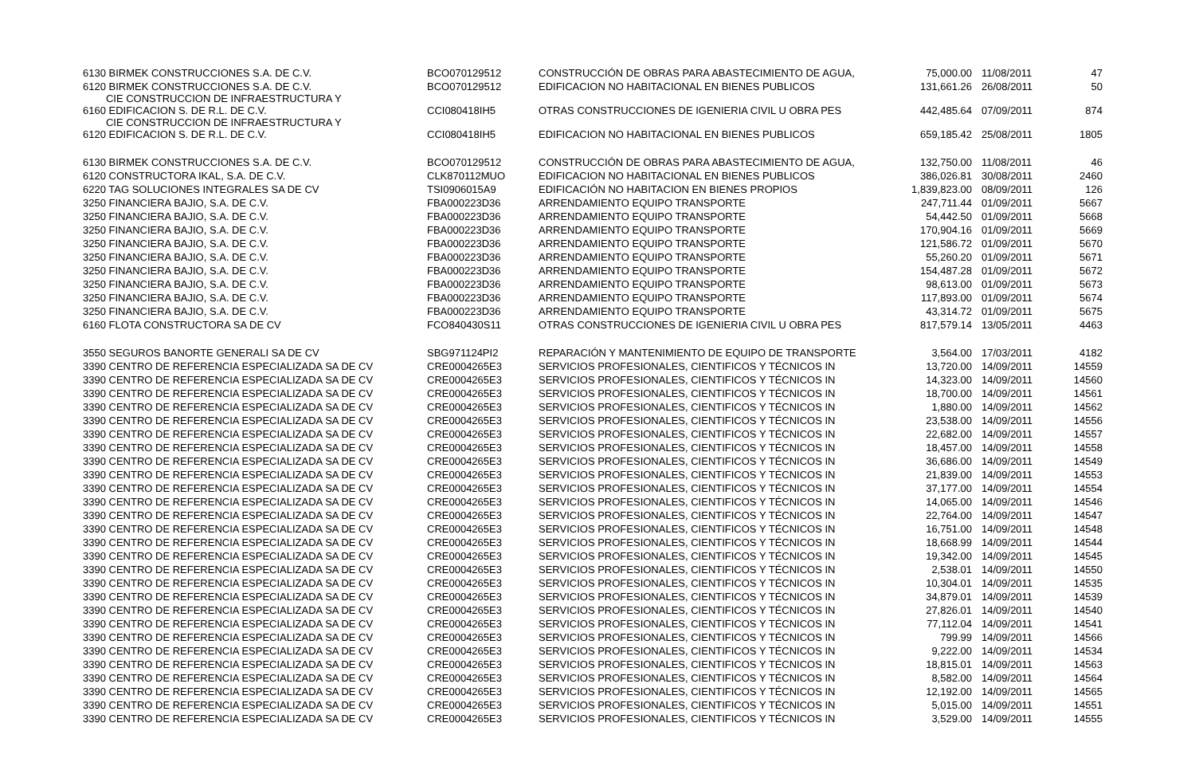| 6130 BIRMEK CONSTRUCCIONES S.A. DE C.V. | BCO070129512 | CONSTRUCCIÓN DE OBRAS PARA ABASTECIMIENTO DE AGUA, | 75,000.00 | 11/08/2011 | 47 |
| 6120 BIRMEK CONSTRUCCIONES S.A. DE C.V. | BCO070129512 | EDIFICACION NO HABITACIONAL EN BIENES PUBLICOS | 131,661.26 | 26/08/2011 | 50 |
| CIE CONSTRUCCION DE INFRAESTRUCTURA Y 6160 EDIFICACION S. DE R.L. DE C.V. | CCI080418IH5 | OTRAS CONSTRUCCIONES DE IGENIERIA CIVIL U OBRA PES | 442,485.64 | 07/09/2011 | 874 |
| CIE CONSTRUCCION DE INFRAESTRUCTURA Y 6120 EDIFICACION S. DE R.L. DE C.V. | CCI080418IH5 | EDIFICACION NO HABITACIONAL EN BIENES PUBLICOS | 659,185.42 | 25/08/2011 | 1805 |
| 6130 BIRMEK CONSTRUCCIONES S.A. DE C.V. | BCO070129512 | CONSTRUCCIÓN DE OBRAS PARA ABASTECIMIENTO DE AGUA, | 132,750.00 | 11/08/2011 | 46 |
| 6120 CONSTRUCTORA IKAL, S.A. DE C.V. | CLK870112MUO | EDIFICACION NO HABITACIONAL EN BIENES PUBLICOS | 386,026.81 | 30/08/2011 | 2460 |
| 6220 TAG SOLUCIONES INTEGRALES SA DE CV | TSI0906015A9 | EDIFICACIÓN NO HABITACION EN BIENES PROPIOS | 1,839,823.00 | 08/09/2011 | 126 |
| 3250 FINANCIERA BAJIO, S.A. DE C.V. | FBA000223D36 | ARRENDAMIENTO EQUIPO TRANSPORTE | 247,711.44 | 01/09/2011 | 5667 |
| 3250 FINANCIERA BAJIO, S.A. DE C.V. | FBA000223D36 | ARRENDAMIENTO EQUIPO TRANSPORTE | 54,442.50 | 01/09/2011 | 5668 |
| 3250 FINANCIERA BAJIO, S.A. DE C.V. | FBA000223D36 | ARRENDAMIENTO EQUIPO TRANSPORTE | 170,904.16 | 01/09/2011 | 5669 |
| 3250 FINANCIERA BAJIO, S.A. DE C.V. | FBA000223D36 | ARRENDAMIENTO EQUIPO TRANSPORTE | 121,586.72 | 01/09/2011 | 5670 |
| 3250 FINANCIERA BAJIO, S.A. DE C.V. | FBA000223D36 | ARRENDAMIENTO EQUIPO TRANSPORTE | 55,260.20 | 01/09/2011 | 5671 |
| 3250 FINANCIERA BAJIO, S.A. DE C.V. | FBA000223D36 | ARRENDAMIENTO EQUIPO TRANSPORTE | 154,487.28 | 01/09/2011 | 5672 |
| 3250 FINANCIERA BAJIO, S.A. DE C.V. | FBA000223D36 | ARRENDAMIENTO EQUIPO TRANSPORTE | 98,613.00 | 01/09/2011 | 5673 |
| 3250 FINANCIERA BAJIO, S.A. DE C.V. | FBA000223D36 | ARRENDAMIENTO EQUIPO TRANSPORTE | 117,893.00 | 01/09/2011 | 5674 |
| 3250 FINANCIERA BAJIO, S.A. DE C.V. | FBA000223D36 | ARRENDAMIENTO EQUIPO TRANSPORTE | 43,314.72 | 01/09/2011 | 5675 |
| 6160 FLOTA CONSTRUCTORA SA DE CV | FCO840430S11 | OTRAS CONSTRUCCIONES DE IGENIERIA CIVIL U OBRA PES | 817,579.14 | 13/05/2011 | 4463 |
| 3550 SEGUROS BANORTE GENERALI SA DE CV | SBG971124PI2 | REPARACIÓN Y MANTENIMIENTO DE EQUIPO DE TRANSPORTE | 3,564.00 | 17/03/2011 | 4182 |
| 3390 CENTRO DE REFERENCIA ESPECIALIZADA SA DE CV | CRE0004265E3 | SERVICIOS PROFESIONALES, CIENTIFICOS Y TÉCNICOS IN | 13,720.00 | 14/09/2011 | 14559 |
| 3390 CENTRO DE REFERENCIA ESPECIALIZADA SA DE CV | CRE0004265E3 | SERVICIOS PROFESIONALES, CIENTIFICOS Y TÉCNICOS IN | 14,323.00 | 14/09/2011 | 14560 |
| 3390 CENTRO DE REFERENCIA ESPECIALIZADA SA DE CV | CRE0004265E3 | SERVICIOS PROFESIONALES, CIENTIFICOS Y TÉCNICOS IN | 18,700.00 | 14/09/2011 | 14561 |
| 3390 CENTRO DE REFERENCIA ESPECIALIZADA SA DE CV | CRE0004265E3 | SERVICIOS PROFESIONALES, CIENTIFICOS Y TÉCNICOS IN | 1,880.00 | 14/09/2011 | 14562 |
| 3390 CENTRO DE REFERENCIA ESPECIALIZADA SA DE CV | CRE0004265E3 | SERVICIOS PROFESIONALES, CIENTIFICOS Y TÉCNICOS IN | 23,538.00 | 14/09/2011 | 14556 |
| 3390 CENTRO DE REFERENCIA ESPECIALIZADA SA DE CV | CRE0004265E3 | SERVICIOS PROFESIONALES, CIENTIFICOS Y TÉCNICOS IN | 22,682.00 | 14/09/2011 | 14557 |
| 3390 CENTRO DE REFERENCIA ESPECIALIZADA SA DE CV | CRE0004265E3 | SERVICIOS PROFESIONALES, CIENTIFICOS Y TÉCNICOS IN | 18,457.00 | 14/09/2011 | 14558 |
| 3390 CENTRO DE REFERENCIA ESPECIALIZADA SA DE CV | CRE0004265E3 | SERVICIOS PROFESIONALES, CIENTIFICOS Y TÉCNICOS IN | 36,686.00 | 14/09/2011 | 14549 |
| 3390 CENTRO DE REFERENCIA ESPECIALIZADA SA DE CV | CRE0004265E3 | SERVICIOS PROFESIONALES, CIENTIFICOS Y TÉCNICOS IN | 21,839.00 | 14/09/2011 | 14553 |
| 3390 CENTRO DE REFERENCIA ESPECIALIZADA SA DE CV | CRE0004265E3 | SERVICIOS PROFESIONALES, CIENTIFICOS Y TÉCNICOS IN | 37,177.00 | 14/09/2011 | 14554 |
| 3390 CENTRO DE REFERENCIA ESPECIALIZADA SA DE CV | CRE0004265E3 | SERVICIOS PROFESIONALES, CIENTIFICOS Y TÉCNICOS IN | 14,065.00 | 14/09/2011 | 14546 |
| 3390 CENTRO DE REFERENCIA ESPECIALIZADA SA DE CV | CRE0004265E3 | SERVICIOS PROFESIONALES, CIENTIFICOS Y TÉCNICOS IN | 22,764.00 | 14/09/2011 | 14547 |
| 3390 CENTRO DE REFERENCIA ESPECIALIZADA SA DE CV | CRE0004265E3 | SERVICIOS PROFESIONALES, CIENTIFICOS Y TÉCNICOS IN | 16,751.00 | 14/09/2011 | 14548 |
| 3390 CENTRO DE REFERENCIA ESPECIALIZADA SA DE CV | CRE0004265E3 | SERVICIOS PROFESIONALES, CIENTIFICOS Y TÉCNICOS IN | 18,668.99 | 14/09/2011 | 14544 |
| 3390 CENTRO DE REFERENCIA ESPECIALIZADA SA DE CV | CRE0004265E3 | SERVICIOS PROFESIONALES, CIENTIFICOS Y TÉCNICOS IN | 19,342.00 | 14/09/2011 | 14545 |
| 3390 CENTRO DE REFERENCIA ESPECIALIZADA SA DE CV | CRE0004265E3 | SERVICIOS PROFESIONALES, CIENTIFICOS Y TÉCNICOS IN | 2,538.01 | 14/09/2011 | 14550 |
| 3390 CENTRO DE REFERENCIA ESPECIALIZADA SA DE CV | CRE0004265E3 | SERVICIOS PROFESIONALES, CIENTIFICOS Y TÉCNICOS IN | 10,304.01 | 14/09/2011 | 14535 |
| 3390 CENTRO DE REFERENCIA ESPECIALIZADA SA DE CV | CRE0004265E3 | SERVICIOS PROFESIONALES, CIENTIFICOS Y TÉCNICOS IN | 34,879.01 | 14/09/2011 | 14539 |
| 3390 CENTRO DE REFERENCIA ESPECIALIZADA SA DE CV | CRE0004265E3 | SERVICIOS PROFESIONALES, CIENTIFICOS Y TÉCNICOS IN | 27,826.01 | 14/09/2011 | 14540 |
| 3390 CENTRO DE REFERENCIA ESPECIALIZADA SA DE CV | CRE0004265E3 | SERVICIOS PROFESIONALES, CIENTIFICOS Y TÉCNICOS IN | 77,112.04 | 14/09/2011 | 14541 |
| 3390 CENTRO DE REFERENCIA ESPECIALIZADA SA DE CV | CRE0004265E3 | SERVICIOS PROFESIONALES, CIENTIFICOS Y TÉCNICOS IN | 799.99 | 14/09/2011 | 14566 |
| 3390 CENTRO DE REFERENCIA ESPECIALIZADA SA DE CV | CRE0004265E3 | SERVICIOS PROFESIONALES, CIENTIFICOS Y TÉCNICOS IN | 9,222.00 | 14/09/2011 | 14534 |
| 3390 CENTRO DE REFERENCIA ESPECIALIZADA SA DE CV | CRE0004265E3 | SERVICIOS PROFESIONALES, CIENTIFICOS Y TÉCNICOS IN | 18,815.01 | 14/09/2011 | 14563 |
| 3390 CENTRO DE REFERENCIA ESPECIALIZADA SA DE CV | CRE0004265E3 | SERVICIOS PROFESIONALES, CIENTIFICOS Y TÉCNICOS IN | 8,582.00 | 14/09/2011 | 14564 |
| 3390 CENTRO DE REFERENCIA ESPECIALIZADA SA DE CV | CRE0004265E3 | SERVICIOS PROFESIONALES, CIENTIFICOS Y TÉCNICOS IN | 12,192.00 | 14/09/2011 | 14565 |
| 3390 CENTRO DE REFERENCIA ESPECIALIZADA SA DE CV | CRE0004265E3 | SERVICIOS PROFESIONALES, CIENTIFICOS Y TÉCNICOS IN | 5,015.00 | 14/09/2011 | 14551 |
| 3390 CENTRO DE REFERENCIA ESPECIALIZADA SA DE CV | CRE0004265E3 | SERVICIOS PROFESIONALES, CIENTIFICOS Y TÉCNICOS IN | 3,529.00 | 14/09/2011 | 14555 |